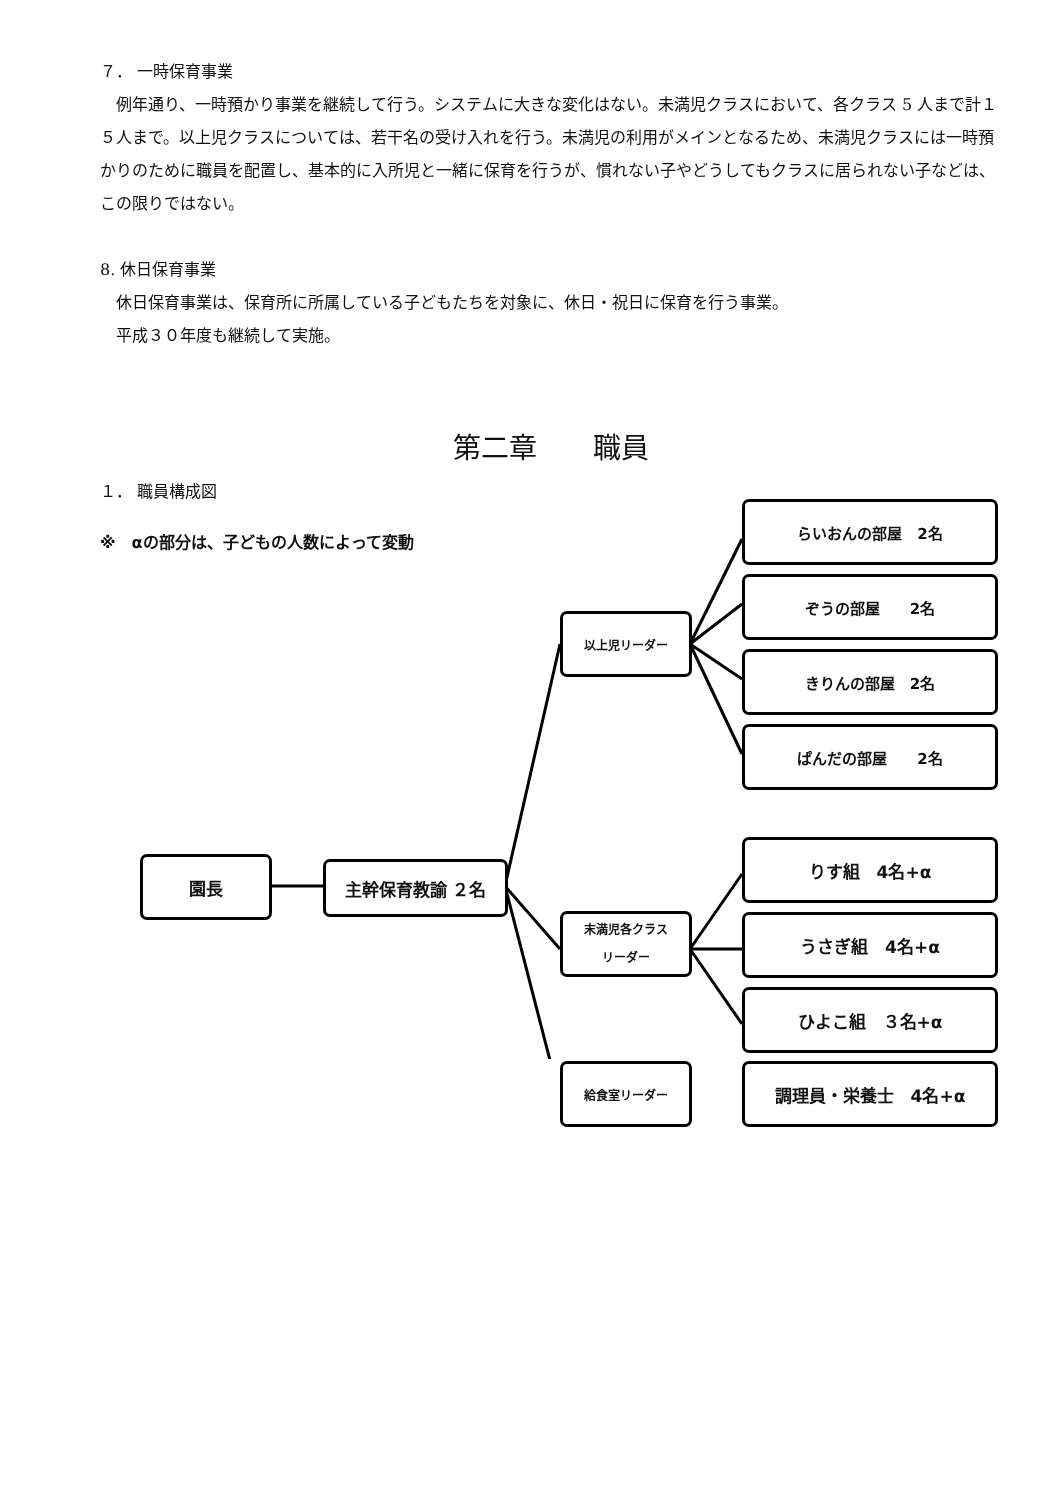７． 一時保育事業
　例年通り、一時預かり事業を継続して行う。システムに大きな変化はない。未満児クラスにおいて、各クラス 5 人まで計１５人まで。以上児クラスについては、若干名の受け入れを行う。未満児の利用がメインとなるため、未満児クラスには一時預かりのために職員を配置し、基本的に入所児と一緒に保育を行うが、慣れない子やどうしてもクラスに居られない子などは、この限りではない。
8. 休日保育事業
　休日保育事業は、保育所に所属している子どもたちを対象に、休日・祝日に保育を行う事業。
　平成３０年度も継続して実施。
第二章　　職員
１． 職員構成図
※　αの部分は、子どもの人数によって変動
園長 主幹保育教諭 ２名
以上児リーダー
末満児各クラス
リーダー
給食室リーダー
らいおんの部屋　2名
ぞうの部屋　　2名
きりんの部屋　2名
ぱんだの部屋　　2名
りす組　4名+α
うさぎ組　4名+α
ひよこ組　３名+α
調理員・栄養士　4名+α